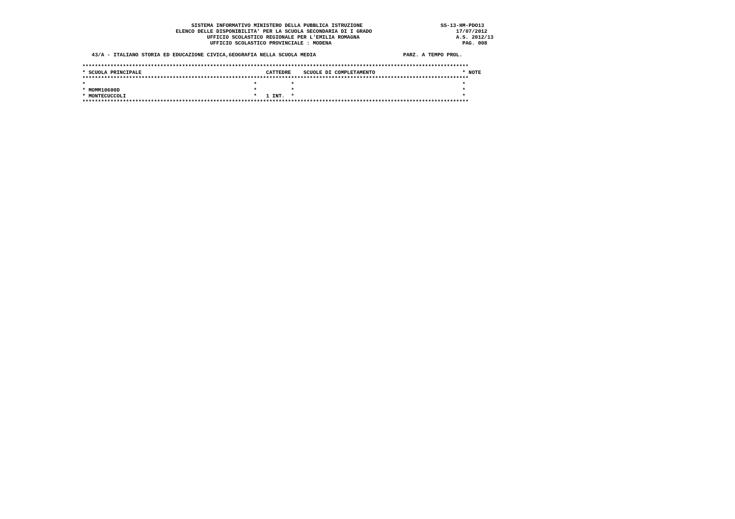SISTEMA INFORMATIVO MINISTERO DELLA PUBBLICA ISTRUZIONE                         SS-13-HM-PDO13
                              ELENCO DELLE DISPONIBILITA' PER LA SCUOLA SECONDARIA DI I GRADO                           17/07/2012
                                        UFFICIO SCOLASTICO REGIONALE PER L'EMILIA ROMAGNA                               A.S. 2012/13
                                         UFFICIO SCOLASTICO PROVINCIALE : MODENA                                          PAG. 008

   43/A - ITALIANO STORIA ED EDUCAZIONE CIVICA,GEOGRAFIA NELLA SCUOLA MEDIA                            PARZ. A TEMPO PROL.

****************************************************************************************************************************
* SCUOLA PRINCIPALE                                        CATTEDRE    SCUOLE DI COMPLETAMENTO                            * NOTE
****************************************************************************************************************************
*                                                      *           *                                                      *
* MOMM10600D                                           *           *                                                      *
* MONTECUCCOLI                                         *   1 INT.  *                                                      *
****************************************************************************************************************************